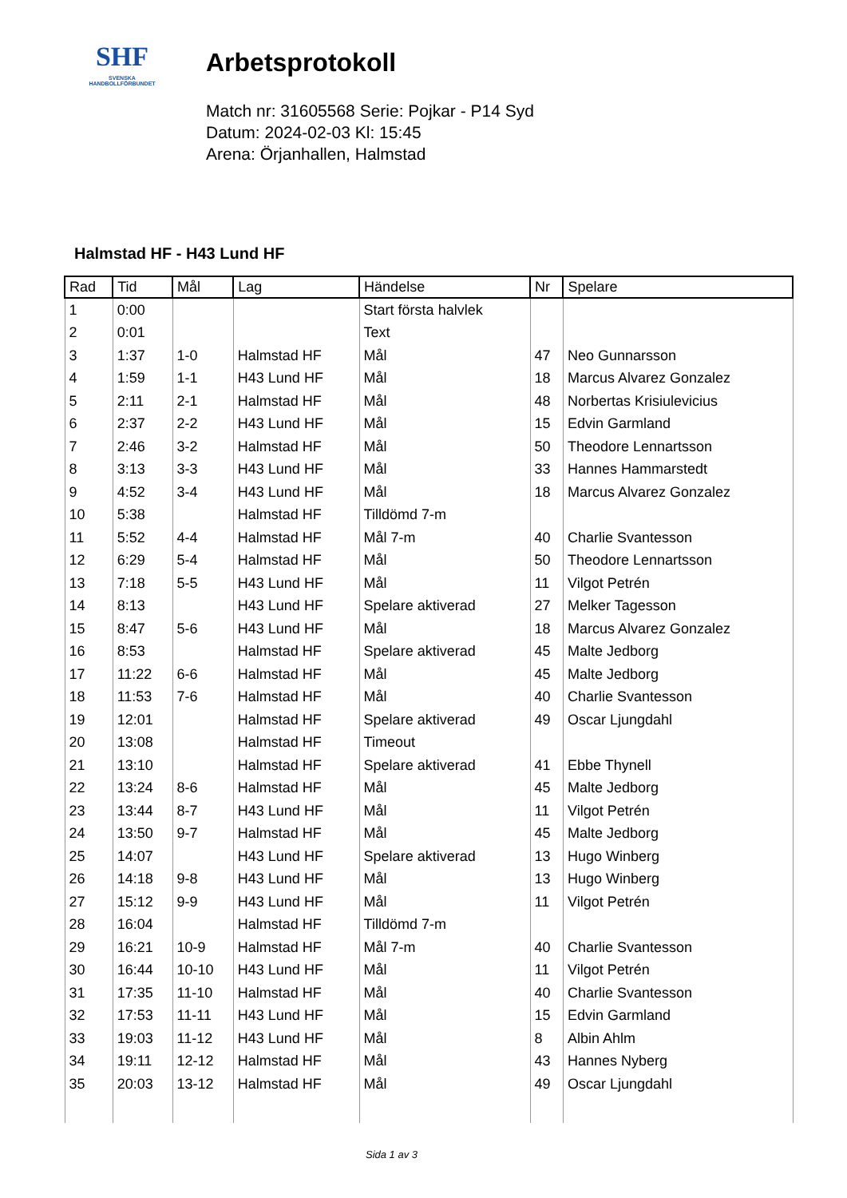SHF
SVENSKA
HANDBOLLFÖRBUNDET
Arbetsprotokoll
Match nr: 31605568 Serie: Pojkar - P14 Syd
Datum: 2024-02-03 Kl: 15:45
Arena: Örjanhallen, Halmstad
Halmstad HF - H43 Lund HF
| Rad | Tid | Mål | Lag | Händelse | Nr | Spelare |
| --- | --- | --- | --- | --- | --- | --- |
| 1 | 0:00 | | | Start första halvlek | | |
| 2 | 0:01 | | | Text | | |
| 3 | 1:37 | 1-0 | Halmstad HF | Mål | 47 | Neo Gunnarsson |
| 4 | 1:59 | 1-1 | H43 Lund HF | Mål | 18 | Marcus Alvarez Gonzalez |
| 5 | 2:11 | 2-1 | Halmstad HF | Mål | 48 | Norbertas Krisiulevicius |
| 6 | 2:37 | 2-2 | H43 Lund HF | Mål | 15 | Edvin Garmland |
| 7 | 2:46 | 3-2 | Halmstad HF | Mål | 50 | Theodore Lennartsson |
| 8 | 3:13 | 3-3 | H43 Lund HF | Mål | 33 | Hannes Hammarstedt |
| 9 | 4:52 | 3-4 | H43 Lund HF | Mål | 18 | Marcus Alvarez Gonzalez |
| 10 | 5:38 | | Halmstad HF | Tilldömd 7-m | | |
| 11 | 5:52 | 4-4 | Halmstad HF | Mål 7-m | 40 | Charlie Svantesson |
| 12 | 6:29 | 5-4 | Halmstad HF | Mål | 50 | Theodore Lennartsson |
| 13 | 7:18 | 5-5 | H43 Lund HF | Mål | 11 | Vilgot Petrén |
| 14 | 8:13 | | H43 Lund HF | Spelare aktiverad | 27 | Melker Tagesson |
| 15 | 8:47 | 5-6 | H43 Lund HF | Mål | 18 | Marcus Alvarez Gonzalez |
| 16 | 8:53 | | Halmstad HF | Spelare aktiverad | 45 | Malte Jedborg |
| 17 | 11:22 | 6-6 | Halmstad HF | Mål | 45 | Malte Jedborg |
| 18 | 11:53 | 7-6 | Halmstad HF | Mål | 40 | Charlie Svantesson |
| 19 | 12:01 | | Halmstad HF | Spelare aktiverad | 49 | Oscar Ljungdahl |
| 20 | 13:08 | | Halmstad HF | Timeout | | |
| 21 | 13:10 | | Halmstad HF | Spelare aktiverad | 41 | Ebbe Thynell |
| 22 | 13:24 | 8-6 | Halmstad HF | Mål | 45 | Malte Jedborg |
| 23 | 13:44 | 8-7 | H43 Lund HF | Mål | 11 | Vilgot Petrén |
| 24 | 13:50 | 9-7 | Halmstad HF | Mål | 45 | Malte Jedborg |
| 25 | 14:07 | | H43 Lund HF | Spelare aktiverad | 13 | Hugo Winberg |
| 26 | 14:18 | 9-8 | H43 Lund HF | Mål | 13 | Hugo Winberg |
| 27 | 15:12 | 9-9 | H43 Lund HF | Mål | 11 | Vilgot Petrén |
| 28 | 16:04 | | Halmstad HF | Tilldömd 7-m | | |
| 29 | 16:21 | 10-9 | Halmstad HF | Mål 7-m | 40 | Charlie Svantesson |
| 30 | 16:44 | 10-10 | H43 Lund HF | Mål | 11 | Vilgot Petrén |
| 31 | 17:35 | 11-10 | Halmstad HF | Mål | 40 | Charlie Svantesson |
| 32 | 17:53 | 11-11 | H43 Lund HF | Mål | 15 | Edvin Garmland |
| 33 | 19:03 | 11-12 | H43 Lund HF | Mål | 8 | Albin Ahlm |
| 34 | 19:11 | 12-12 | Halmstad HF | Mål | 43 | Hannes Nyberg |
| 35 | 20:03 | 13-12 | Halmstad HF | Mål | 49 | Oscar Ljungdahl |
Sida 1 av 3